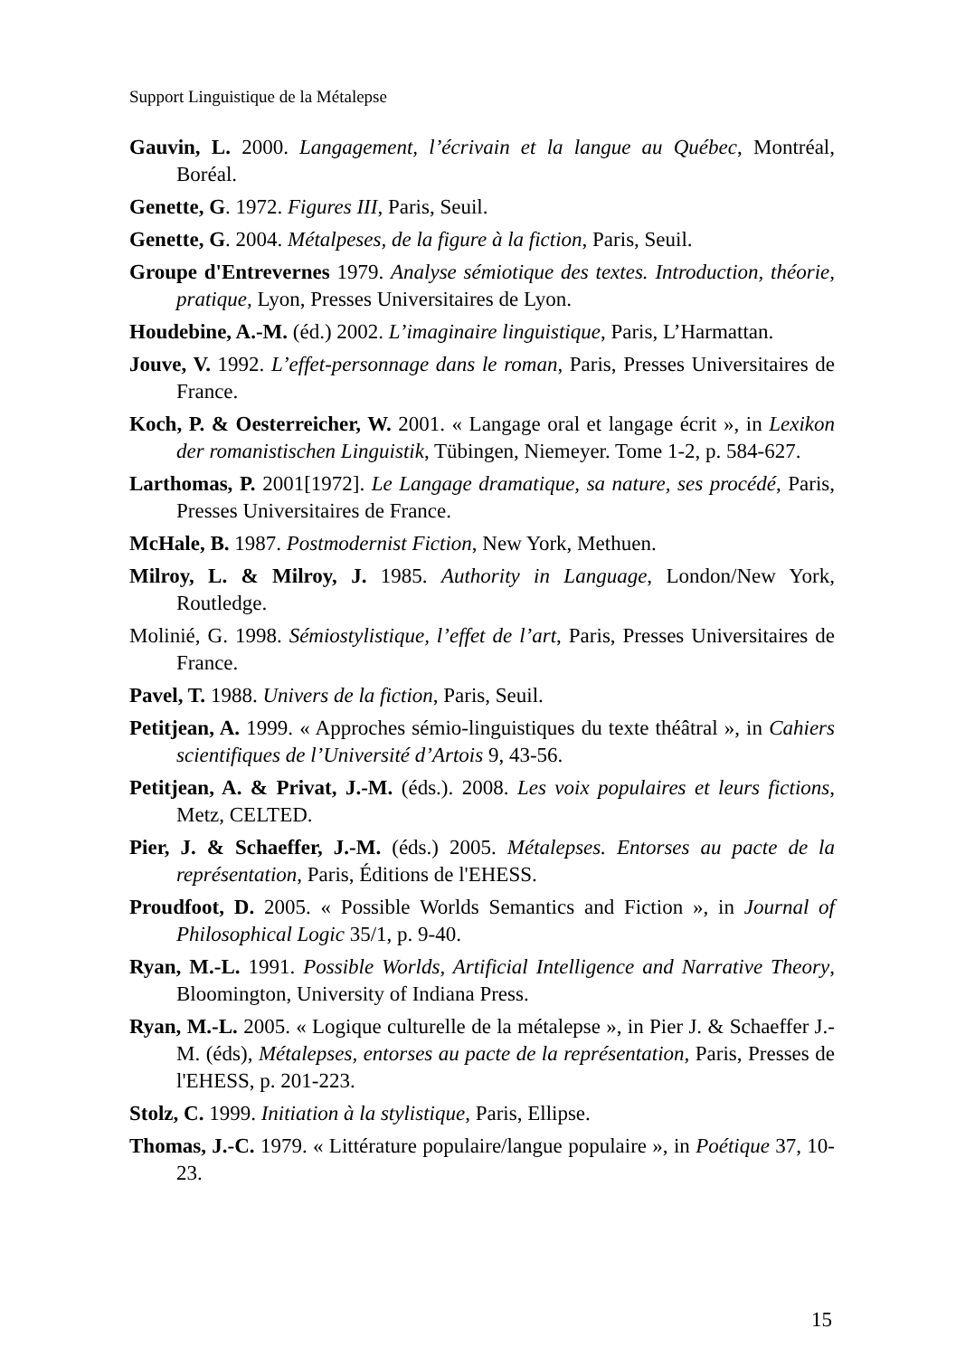Support Linguistique de la Métalepse
Gauvin, L. 2000. Langagement, l’écrivain et la langue au Québec, Montréal, Boréal.
Genette, G. 1972. Figures III, Paris, Seuil.
Genette, G. 2004. Métalpeses, de la figure à la fiction, Paris, Seuil.
Groupe d'Entrevernes 1979. Analyse sémiotique des textes. Introduction, théorie, pratique, Lyon, Presses Universitaires de Lyon.
Houdebine, A.-M. (éd.) 2002. L’imaginaire linguistique, Paris, L’Harmattan.
Jouve, V. 1992. L’effet-personnage dans le roman, Paris, Presses Universitaires de France.
Koch, P. & Oesterreicher, W. 2001. « Langage oral et langage écrit », in Lexikon der romanistischen Linguistik, Tübingen, Niemeyer. Tome 1-2, p. 584-627.
Larthomas, P. 2001[1972]. Le Langage dramatique, sa nature, ses procédé, Paris, Presses Universitaires de France.
McHale, B. 1987. Postmodernist Fiction, New York, Methuen.
Milroy, L. & Milroy, J. 1985. Authority in Language, London/New York, Routledge.
Molinié, G. 1998. Sémiostylistique, l’effet de l’art, Paris, Presses Universitaires de France.
Pavel, T. 1988. Univers de la fiction, Paris, Seuil.
Petitjean, A. 1999. « Approches sémio-linguistiques du texte théâtral », in Cahiers scientifiques de l’Université d’Artois 9, 43-56.
Petitjean, A. & Privat, J.-M. (éds.). 2008. Les voix populaires et leurs fictions, Metz, CELTED.
Pier, J. & Schaeffer, J.-M. (éds.) 2005. Métalepses. Entorses au pacte de la représentation, Paris, Éditions de l'EHESS.
Proudfoot, D. 2005. « Possible Worlds Semantics and Fiction », in Journal of Philosophical Logic 35/1, p. 9-40.
Ryan, M.-L. 1991. Possible Worlds, Artificial Intelligence and Narrative Theory, Bloomington, University of Indiana Press.
Ryan, M.-L. 2005. « Logique culturelle de la métalepse », in Pier J. & Schaeffer J.-M. (éds), Métalepses, entorses au pacte de la représentation, Paris, Presses de l'EHESS, p. 201-223.
Stolz, C. 1999. Initiation à la stylistique, Paris, Ellipse.
Thomas, J.-C. 1979. « Littérature populaire/langue populaire », in Poétique 37, 10-23.
15